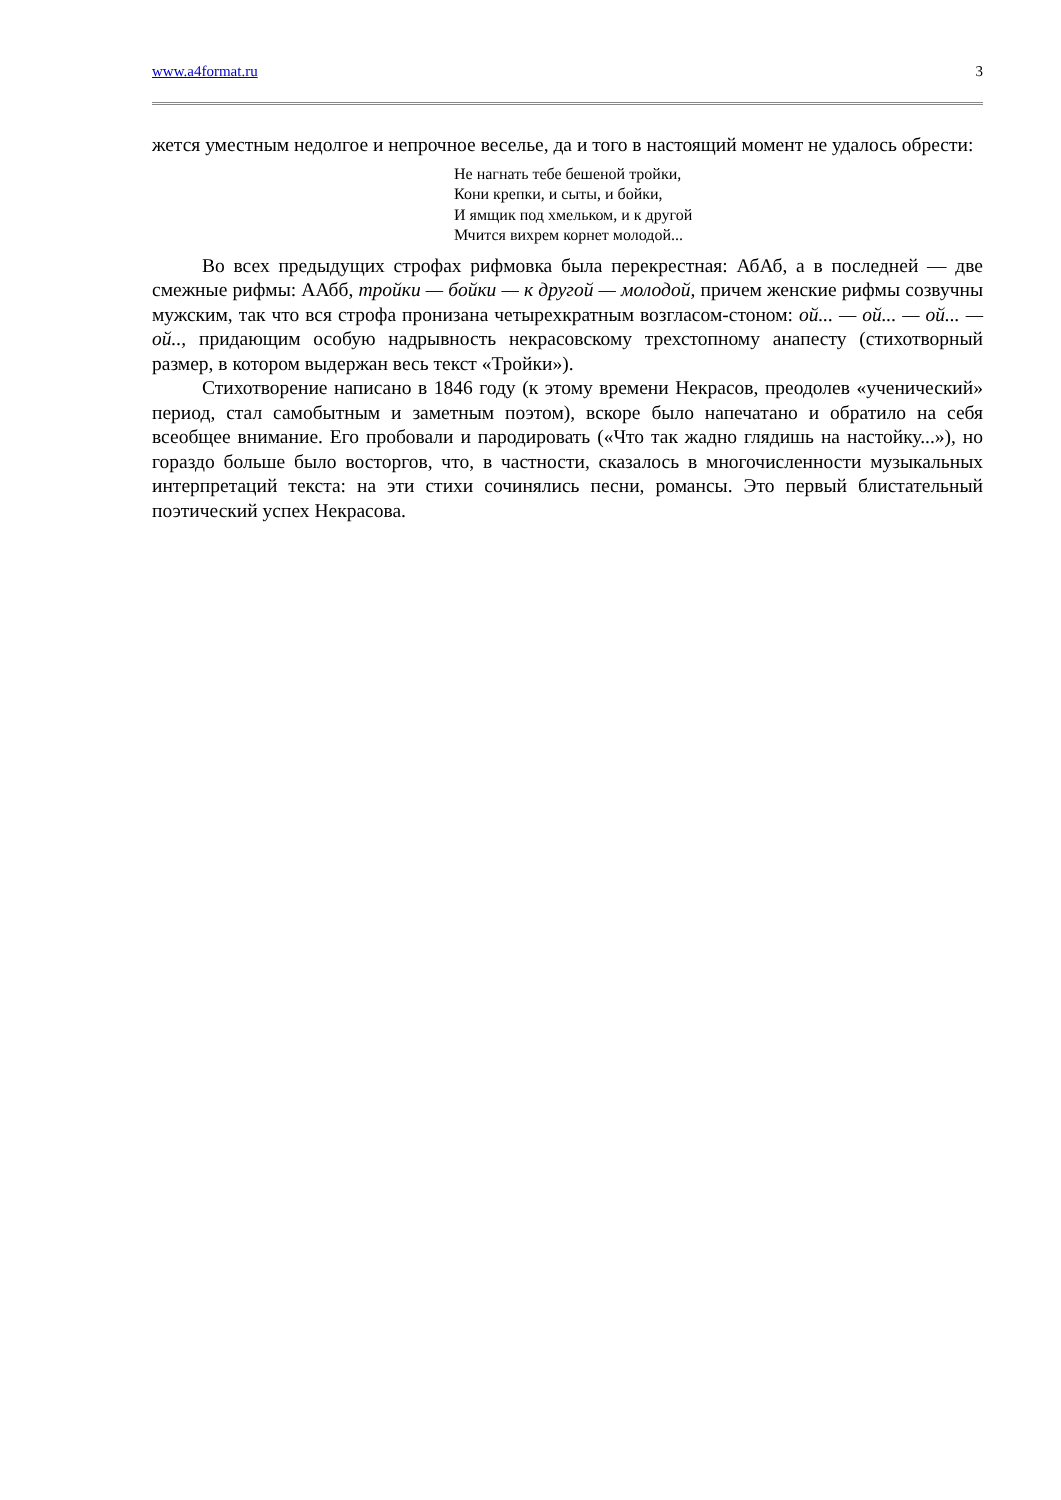www.a4format.ru 3
жется уместным недолгое и непрочное веселье, да и того в настоящий момент не удалось обрести:
Не нагнать тебе бешеной тройки,
Кони крепки, и сыты, и бойки,
И ямщик под хмельком, и к другой
Мчится вихрем корнет молодой...
Во всех предыдущих строфах рифмовка была перекрестная: АбАб, а в последней — две смежные рифмы: ААбб, тройки — бойки — к другой — молодой, причем женские рифмы созвучны мужским, так что вся строфа пронизана четырехкратным возгласом-стоном: ой... — ой... — ой... — ой.., придающим особую надрывность некрасовскому трехстопному анапесту (стихотворный размер, в котором выдержан весь текст «Тройки»).
Стихотворение написано в 1846 году (к этому времени Некрасов, преодолев «ученический» период, стал самобытным и заметным поэтом), вскоре было напечатано и обратило на себя всеобщее внимание. Его пробовали и пародировать («Что так жадно глядишь на настойку...»), но гораздо больше было восторгов, что, в частности, сказалось в многочисленности музыкальных интерпретаций текста: на эти стихи сочинялись песни, романсы. Это первый блистательный поэтический успех Некрасова.